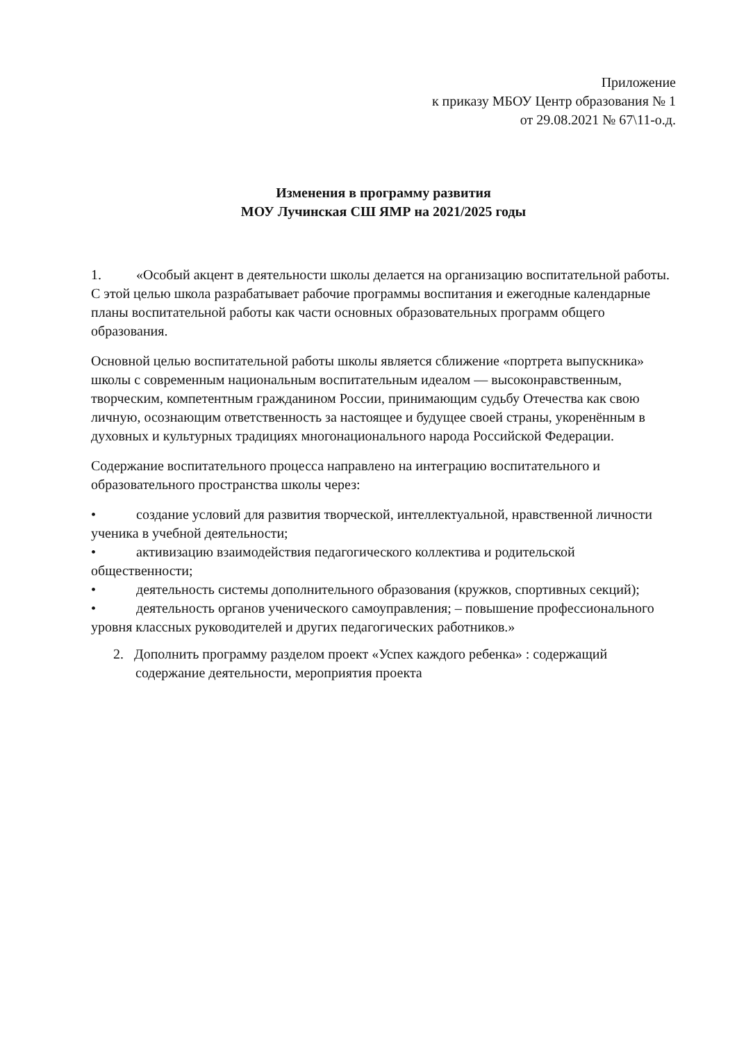Приложение
к приказу МБОУ Центр образования № 1
от 29.08.2021 № 67\11-о.д.
Изменения в программу развития
МОУ Лучинская СШ ЯМР на 2021/2025 годы
1. «Особый акцент в деятельности школы делается на организацию воспитательной работы. С этой целью школа разрабатывает рабочие программы воспитания и ежегодные календарные планы воспитательной работы как части основных образовательных программ общего образования.
Основной целью воспитательной работы школы является сближение «портрета выпускника» школы с современным национальным воспитательным идеалом — высоконравственным, творческим, компетентным гражданином России, принимающим судьбу Отечества как свою личную, осознающим ответственность за настоящее и будущее своей страны, укоренённым в духовных и культурных традициях многонационального народа Российской Федерации.
Содержание воспитательного процесса направлено на интеграцию воспитательного и образовательного пространства школы через:
• создание условий для развития творческой, интеллектуальной, нравственной личности ученика в учебной деятельности;
• активизацию взаимодействия педагогического коллектива и родительской общественности;
• деятельность системы дополнительного образования (кружков, спортивных секций);
• деятельность органов ученического самоуправления; – повышение профессионального уровня классных руководителей и других педагогических работников.»
2. Дополнить программу разделом проект «Успех каждого ребенка» : содержащий содержание деятельности, мероприятия проекта